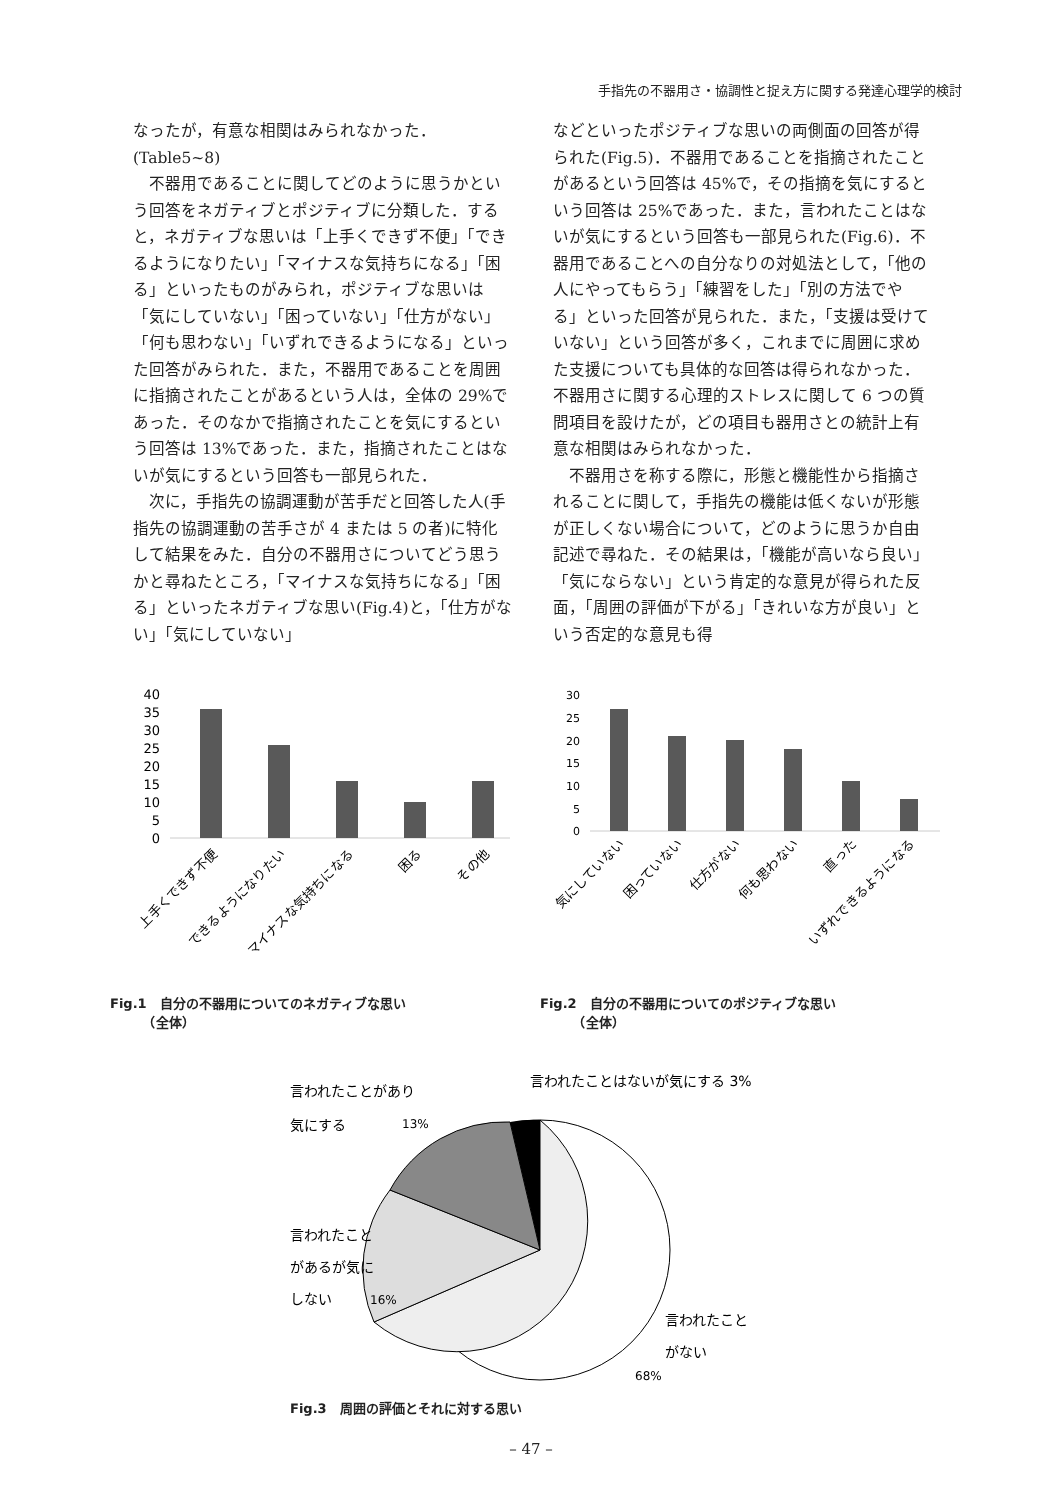手指先の不器用さ・協調性と捉え方に関する発達心理学的検討
なったが，有意な相関はみられなかった．(Table5~8)
不器用であることに関してどのように思うかという回答をネガティブとポジティブに分類した．すると，ネガティブな思いは「上手くできず不便」「できるようになりたい」「マイナスな気持ちになる」「困る」といったものがみられ，ポジティブな思いは「気にしていない」「困っていない」「仕方がない」「何も思わない」「いずれできるようになる」といった回答がみられた．また，不器用であることを周囲に指摘されたことがあるという人は，全体の 29%であった．そのなかで指摘されたことを気にするという回答は 13%であった．また，指摘されたことはないが気にするという回答も一部見られた．
次に，手指先の協調運動が苦手だと回答した人(手指先の協調運動の苦手さが 4 または 5 の者)に特化して結果をみた．自分の不器用さについてどう思うかと尋ねたところ，「マイナスな気持ちになる」「困る」といったネガティブな思い(Fig.4)と，「仕方がない」「気にしていない」
などといったポジティブな思いの両側面の回答が得られた(Fig.5)．不器用であることを指摘されたことがあるという回答は 45%で，その指摘を気にするという回答は 25%であった．また，言われたことはないが気にするという回答も一部見られた(Fig.6)．不器用であることへの自分なりの対処法として，「他の人にやってもらう」「練習をした」「別の方法でやる」といった回答が見られた．また，「支援は受けていない」という回答が多く，これまでに周囲に求めた支援についても具体的な回答は得られなかった．不器用さに関する心理的ストレスに関して 6 つの質問項目を設けたが，どの項目も器用さとの統計上有意な相関はみられなかった．
不器用さを称する際に，形態と機能性から指摘されることに関して，手指先の機能は低くないが形態が正しくない場合について，どのように思うか自由記述で尋ねた．その結果は，「機能が高いなら良い」「気にならない」という肯定的な意見が得られた反面，「周囲の評価が下がる」「きれいな方が良い」という否定的な意見も得
40
35
30
25
20
15
10
5
0
上手くできず不便
できるようになりたい
マイナスな気持ちになる
困る
その他
Fig.1　自分の不器用についてのネガティブな思い
　　　（全体）
30
25
20
15
10
5
0
気にしていない
困っていない
仕方がない
何も思わない
直った
いずれできるようになる
Fig.2　自分の不器用についてのポジティブな思い
　　　（全体）
言われたことがあり
気にする
13%
言われたことはないが気にする 3%
言われたこと
があるが気に
しない
16%
言われたこと
がない
68%
Fig.3　周囲の評価とそれに対する思い
– 47 –